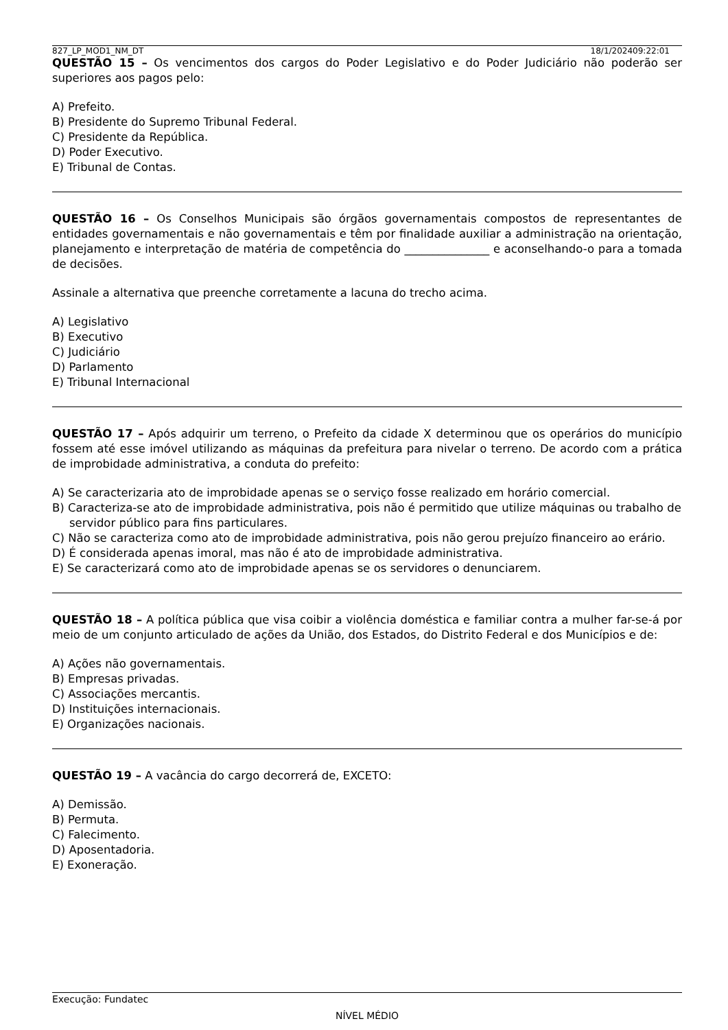827_LP_MOD1_NM_DT 18/1/202409:22:01
QUESTÃO 15 – Os vencimentos dos cargos do Poder Legislativo e do Poder Judiciário não poderão ser superiores aos pagos pelo:
A) Prefeito.
B) Presidente do Supremo Tribunal Federal.
C) Presidente da República.
D) Poder Executivo.
E) Tribunal de Contas.
QUESTÃO 16 – Os Conselhos Municipais são órgãos governamentais compostos de representantes de entidades governamentais e não governamentais e têm por finalidade auxiliar a administração na orientação, planejamento e interpretação de matéria de competência do _______________ e aconselhando-o para a tomada de decisões.
Assinale a alternativa que preenche corretamente a lacuna do trecho acima.
A) Legislativo
B) Executivo
C) Judiciário
D) Parlamento
E) Tribunal Internacional
QUESTÃO 17 – Após adquirir um terreno, o Prefeito da cidade X determinou que os operários do município fossem até esse imóvel utilizando as máquinas da prefeitura para nivelar o terreno. De acordo com a prática de improbidade administrativa, a conduta do prefeito:
A) Se caracterizaria ato de improbidade apenas se o serviço fosse realizado em horário comercial.
B) Caracteriza-se ato de improbidade administrativa, pois não é permitido que utilize máquinas ou trabalho de servidor público para fins particulares.
C) Não se caracteriza como ato de improbidade administrativa, pois não gerou prejuízo financeiro ao erário.
D) É considerada apenas imoral, mas não é ato de improbidade administrativa.
E) Se caracterizará como ato de improbidade apenas se os servidores o denunciarem.
QUESTÃO 18 – A política pública que visa coibir a violência doméstica e familiar contra a mulher far-se-á por meio de um conjunto articulado de ações da União, dos Estados, do Distrito Federal e dos Municípios e de:
A) Ações não governamentais.
B) Empresas privadas.
C) Associações mercantis.
D) Instituições internacionais.
E) Organizações nacionais.
QUESTÃO 19 – A vacância do cargo decorrerá de, EXCETO:
A) Demissão.
B) Permuta.
C) Falecimento.
D) Aposentadoria.
E) Exoneração.
Execução: Fundatec
NÍVEL MÉDIO